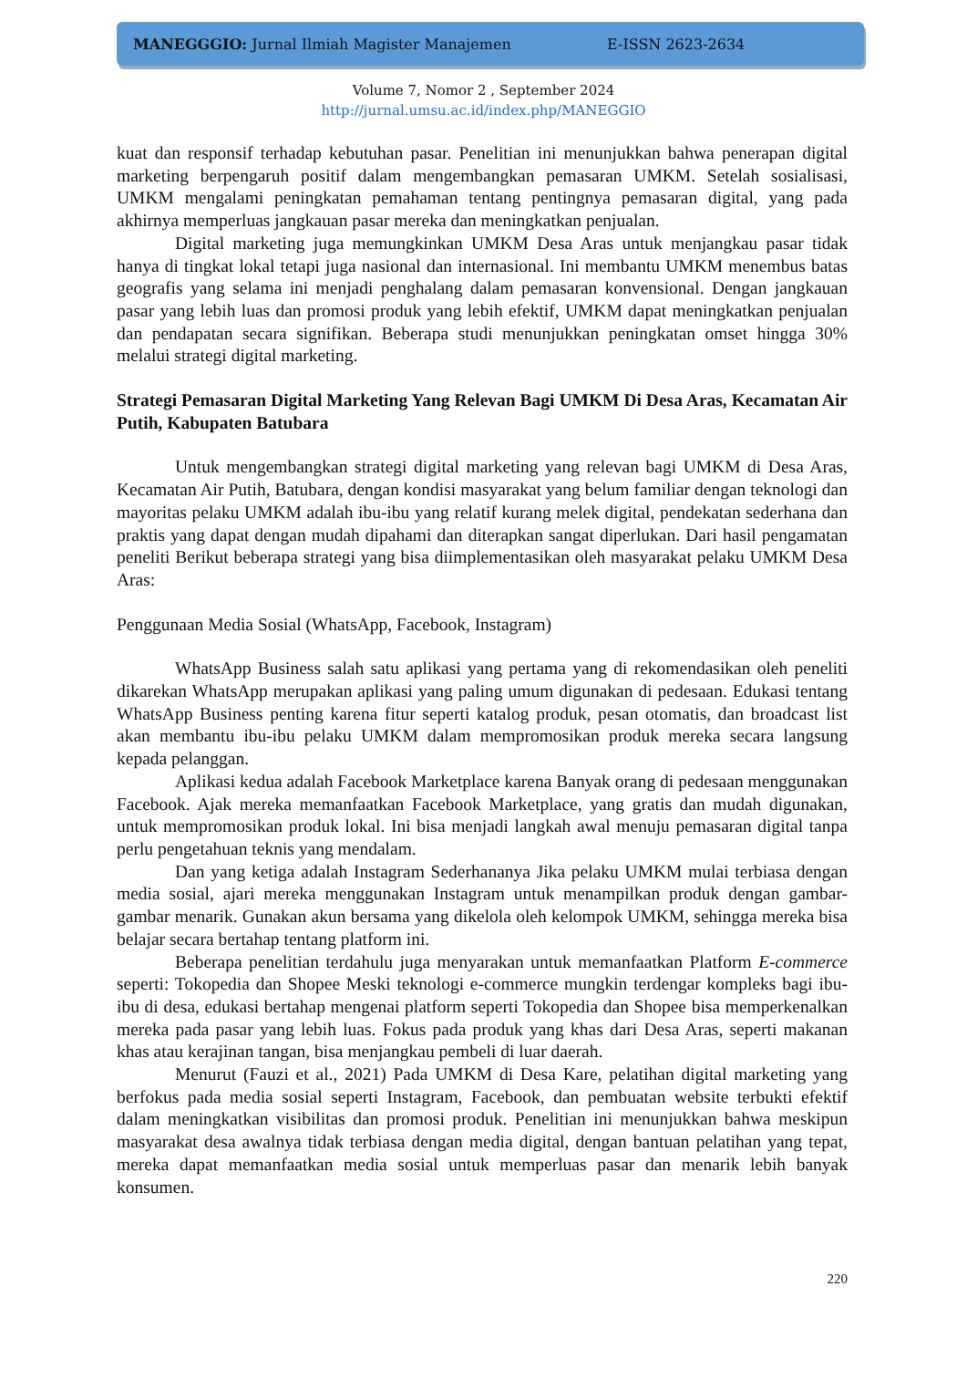MANEGGGIO: Jurnal Ilmiah Magister Manajemen E-ISSN 2623-2634
Volume 7, Nomor 2 , September 2024
http://jurnal.umsu.ac.id/index.php/MANEGGIO
kuat dan responsif terhadap kebutuhan pasar. Penelitian ini menunjukkan bahwa penerapan digital marketing berpengaruh positif dalam mengembangkan pemasaran UMKM. Setelah sosialisasi, UMKM mengalami peningkatan pemahaman tentang pentingnya pemasaran digital, yang pada akhirnya memperluas jangkauan pasar mereka dan meningkatkan penjualan.
Digital marketing juga memungkinkan UMKM Desa Aras untuk menjangkau pasar tidak hanya di tingkat lokal tetapi juga nasional dan internasional. Ini membantu UMKM menembus batas geografis yang selama ini menjadi penghalang dalam pemasaran konvensional. Dengan jangkauan pasar yang lebih luas dan promosi produk yang lebih efektif, UMKM dapat meningkatkan penjualan dan pendapatan secara signifikan. Beberapa studi menunjukkan peningkatan omset hingga 30% melalui strategi digital marketing.
Strategi Pemasaran Digital Marketing Yang Relevan Bagi UMKM Di Desa Aras, Kecamatan Air Putih, Kabupaten Batubara
Untuk mengembangkan strategi digital marketing yang relevan bagi UMKM di Desa Aras, Kecamatan Air Putih, Batubara, dengan kondisi masyarakat yang belum familiar dengan teknologi dan mayoritas pelaku UMKM adalah ibu-ibu yang relatif kurang melek digital, pendekatan sederhana dan praktis yang dapat dengan mudah dipahami dan diterapkan sangat diperlukan. Dari hasil pengamatan peneliti Berikut beberapa strategi yang bisa diimplementasikan oleh masyarakat pelaku UMKM Desa Aras:
Penggunaan Media Sosial (WhatsApp, Facebook, Instagram)
WhatsApp Business salah satu aplikasi yang pertama yang di rekomendasikan oleh peneliti dikarekan WhatsApp merupakan aplikasi yang paling umum digunakan di pedesaan. Edukasi tentang WhatsApp Business penting karena fitur seperti katalog produk, pesan otomatis, dan broadcast list akan membantu ibu-ibu pelaku UMKM dalam mempromosikan produk mereka secara langsung kepada pelanggan.
Aplikasi kedua adalah Facebook Marketplace karena Banyak orang di pedesaan menggunakan Facebook. Ajak mereka memanfaatkan Facebook Marketplace, yang gratis dan mudah digunakan, untuk mempromosikan produk lokal. Ini bisa menjadi langkah awal menuju pemasaran digital tanpa perlu pengetahuan teknis yang mendalam.
Dan yang ketiga adalah Instagram Sederhananya Jika pelaku UMKM mulai terbiasa dengan media sosial, ajari mereka menggunakan Instagram untuk menampilkan produk dengan gambar-gambar menarik. Gunakan akun bersama yang dikelola oleh kelompok UMKM, sehingga mereka bisa belajar secara bertahap tentang platform ini.
Beberapa penelitian terdahulu juga menyarakan untuk memanfaatkan Platform E-commerce seperti: Tokopedia dan Shopee Meski teknologi e-commerce mungkin terdengar kompleks bagi ibu-ibu di desa, edukasi bertahap mengenai platform seperti Tokopedia dan Shopee bisa memperkenalkan mereka pada pasar yang lebih luas. Fokus pada produk yang khas dari Desa Aras, seperti makanan khas atau kerajinan tangan, bisa menjangkau pembeli di luar daerah.
Menurut (Fauzi et al., 2021) Pada UMKM di Desa Kare, pelatihan digital marketing yang berfokus pada media sosial seperti Instagram, Facebook, dan pembuatan website terbukti efektif dalam meningkatkan visibilitas dan promosi produk. Penelitian ini menunjukkan bahwa meskipun masyarakat desa awalnya tidak terbiasa dengan media digital, dengan bantuan pelatihan yang tepat, mereka dapat memanfaatkan media sosial untuk memperluas pasar dan menarik lebih banyak konsumen.
220